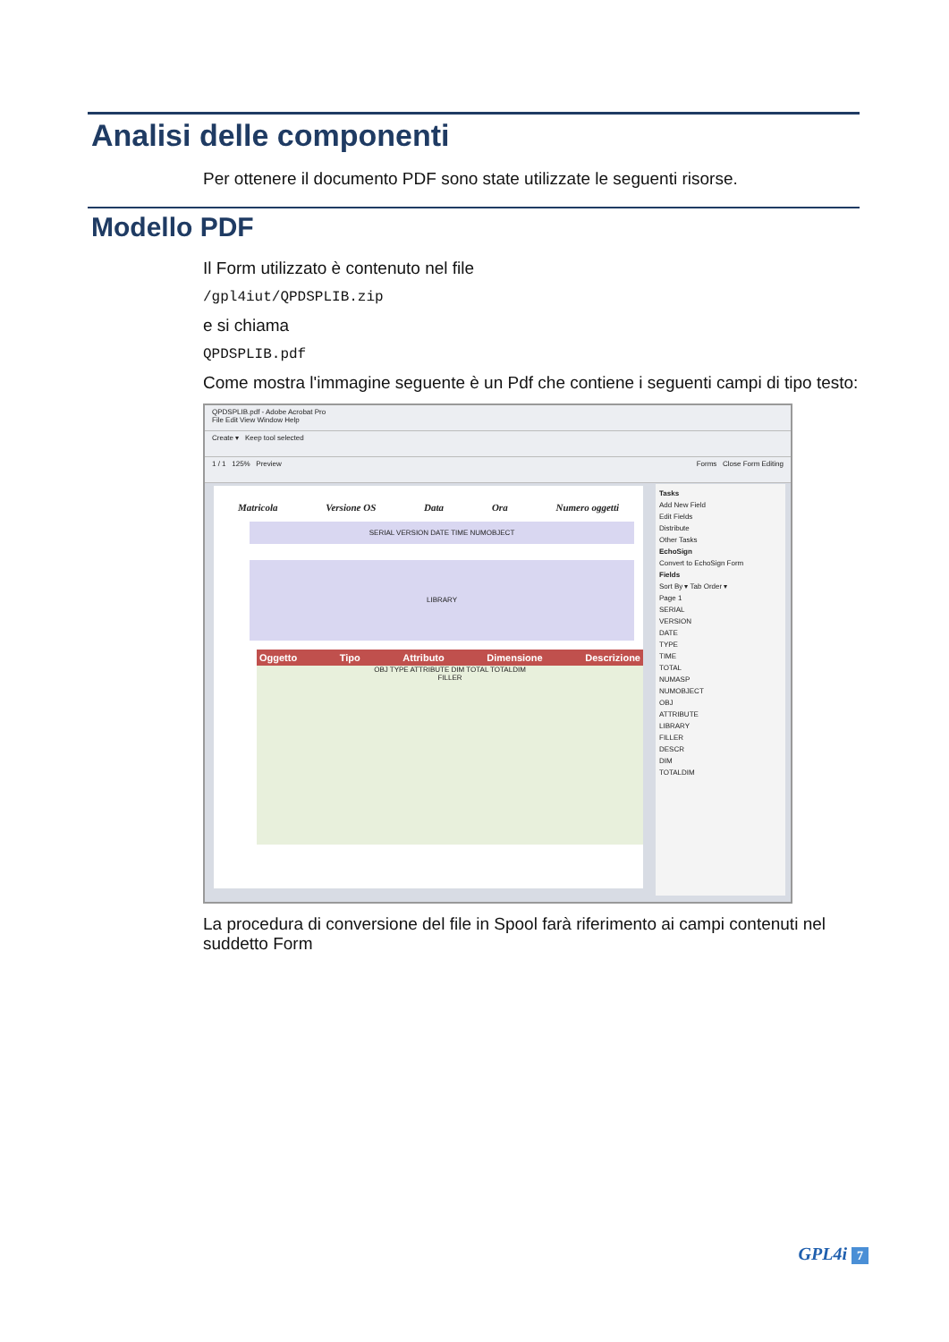Analisi delle componenti
Per ottenere il documento PDF sono state utilizzate le seguenti risorse.
Modello PDF
Il Form utilizzato è contenuto nel file
/gpl4iut/QPDSPLIB.zip
e si chiama
QPDSPLIB.pdf
Come mostra l'immagine seguente è un Pdf che contiene i seguenti campi di tipo testo:
QPDSPLIB.pdf - Adobe Acrobat Pro
File Edit View Window Help
Create ▾ Keep tool selected
1 / 1 125% Preview Forms Close Form Editing
Matricola Versione OS Data Ora Numero oggetti
SERIAL VERSION DATE TIME NUMOBJECT
LIBRARY
Oggetto Tipo Attributo Dimensione Descrizione
OBJ TYPE ATTRIBUTE DIM TOTAL TOTALDIM
FILLER
Tasks
Add New Field
Edit Fields
Distribute
Other Tasks
EchoSign
Convert to EchoSign Form
Fields
Sort By ▾ Tab Order ▾
Page 1
SERIAL
VERSION
DATE
TYPE
TIME
TOTAL
NUMASP
NUMOBJECT
OBJ
ATTRIBUTE
LIBRARY
FILLER
DESCR
DIM
TOTALDIM
La procedura di conversione del file in Spool farà riferimento ai campi contenuti nel suddetto Form
GPL4i 7